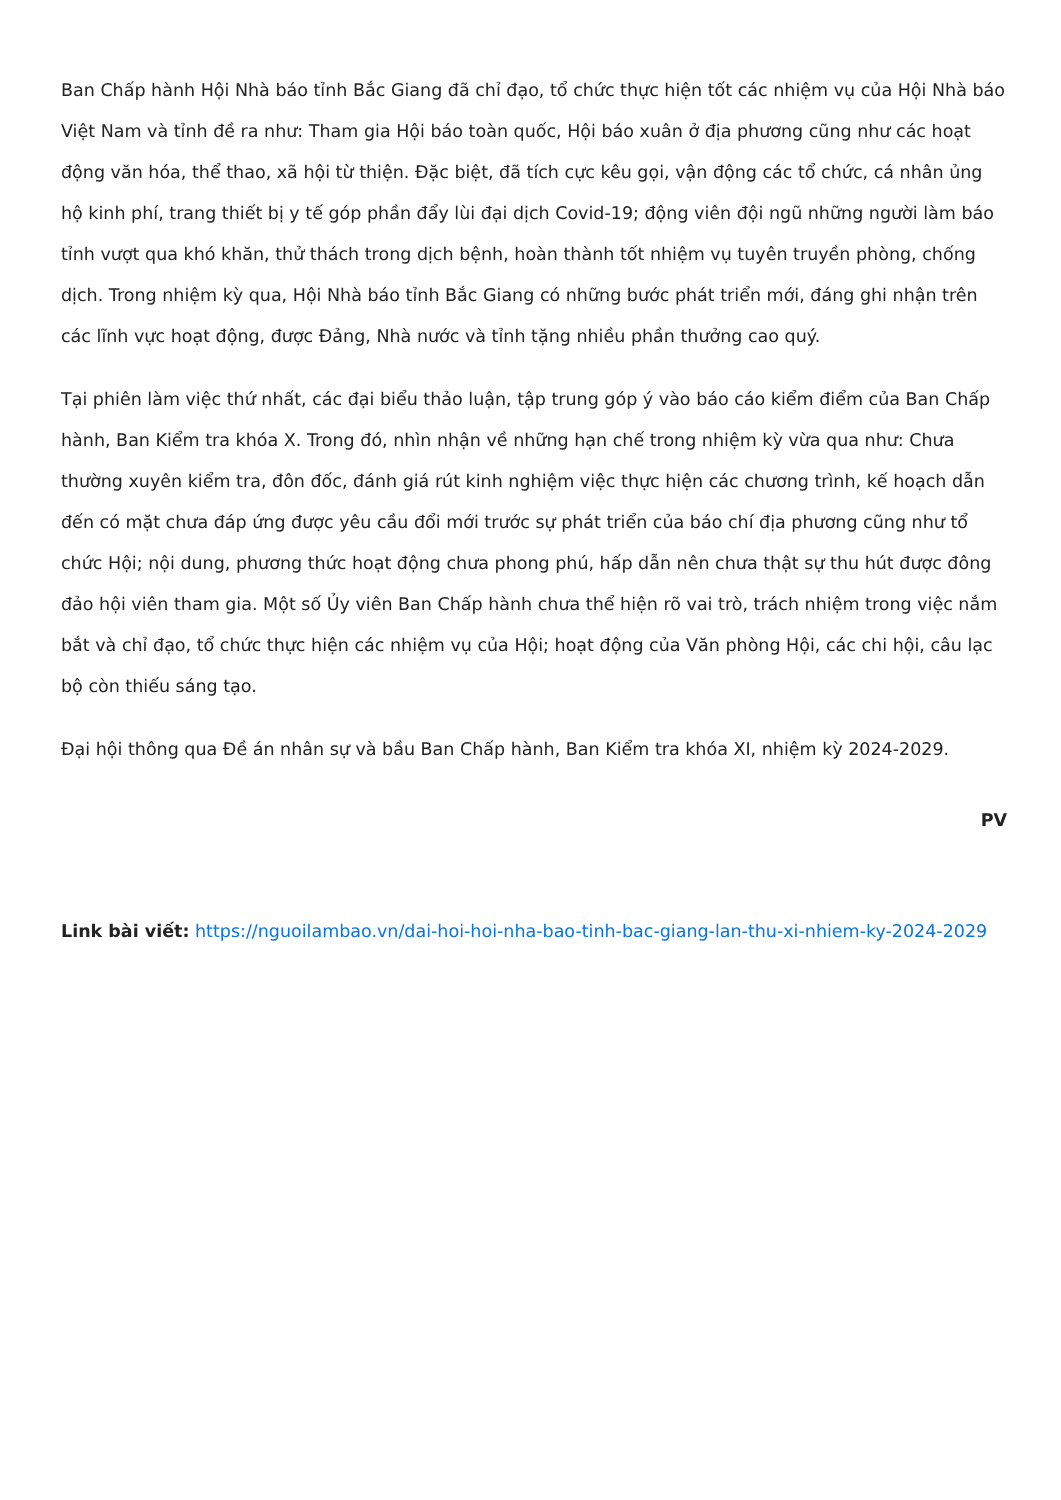Ban Chấp hành Hội Nhà báo tỉnh Bắc Giang đã chỉ đạo, tổ chức thực hiện tốt các nhiệm vụ của Hội Nhà báo Việt Nam và tỉnh đề ra như: Tham gia Hội báo toàn quốc, Hội báo xuân ở địa phương cũng như các hoạt động văn hóa, thể thao, xã hội từ thiện. Đặc biệt, đã tích cực kêu gọi, vận động các tổ chức, cá nhân ủng hộ kinh phí, trang thiết bị y tế góp phần đẩy lùi đại dịch Covid-19; động viên đội ngũ những người làm báo tỉnh vượt qua khó khăn, thử thách trong dịch bệnh, hoàn thành tốt nhiệm vụ tuyên truyền phòng, chống dịch. Trong nhiệm kỳ qua, Hội Nhà báo tỉnh Bắc Giang có những bước phát triển mới, đáng ghi nhận trên các lĩnh vực hoạt động, được Đảng, Nhà nước và tỉnh tặng nhiều phần thưởng cao quý.
Tại phiên làm việc thứ nhất, các đại biểu thảo luận, tập trung góp ý vào báo cáo kiểm điểm của Ban Chấp hành, Ban Kiểm tra khóa X. Trong đó, nhìn nhận về những hạn chế trong nhiệm kỳ vừa qua như: Chưa thường xuyên kiểm tra, đôn đốc, đánh giá rút kinh nghiệm việc thực hiện các chương trình, kế hoạch dẫn đến có mặt chưa đáp ứng được yêu cầu đổi mới trước sự phát triển của báo chí địa phương cũng như tổ chức Hội; nội dung, phương thức hoạt động chưa phong phú, hấp dẫn nên chưa thật sự thu hút được đông đảo hội viên tham gia. Một số Ủy viên Ban Chấp hành chưa thể hiện rõ vai trò, trách nhiệm trong việc nắm bắt và chỉ đạo, tổ chức thực hiện các nhiệm vụ của Hội; hoạt động của Văn phòng Hội, các chi hội, câu lạc bộ còn thiếu sáng tạo.
Đại hội thông qua Đề án nhân sự và bầu Ban Chấp hành, Ban Kiểm tra khóa XI, nhiệm kỳ 2024-2029.
PV
Link bài viết: https://nguoilambao.vn/dai-hoi-hoi-nha-bao-tinh-bac-giang-lan-thu-xi-nhiem-ky-2024-2029